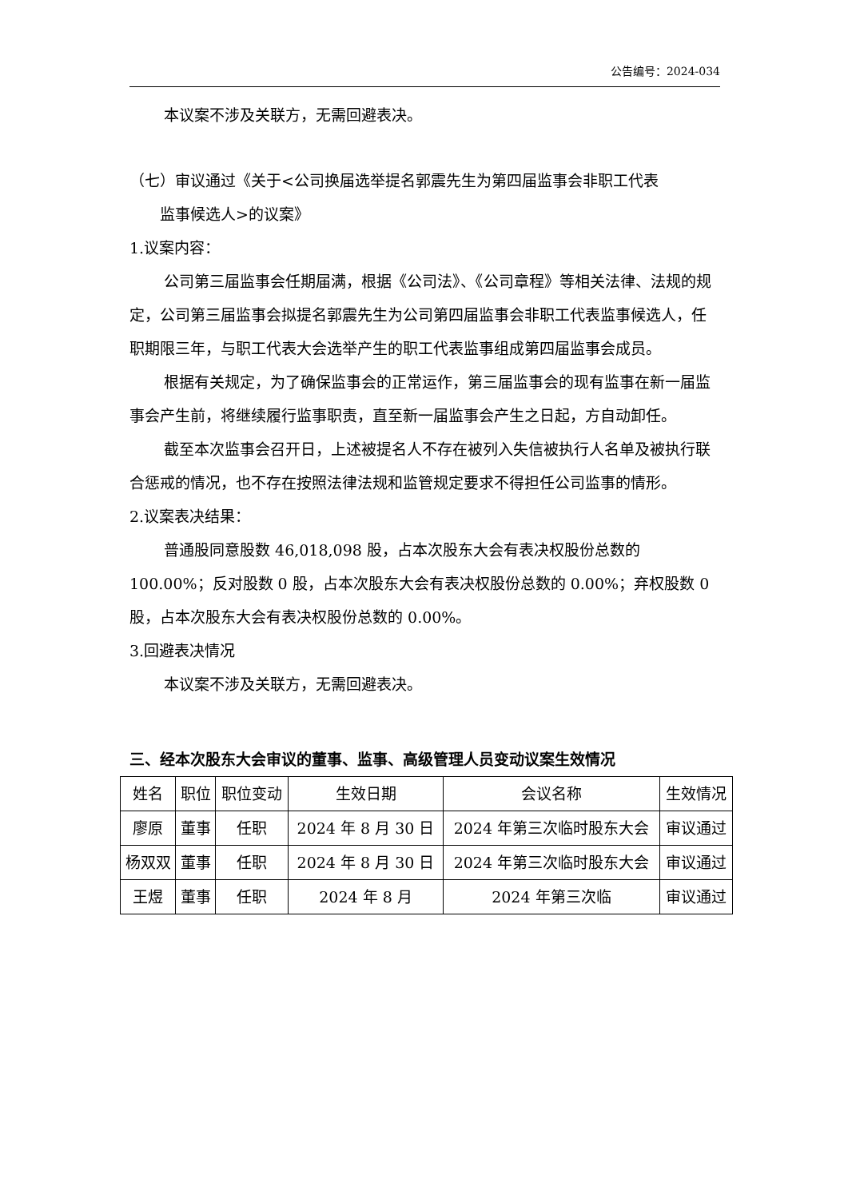公告编号：2024-034
本议案不涉及关联方，无需回避表决。
（七）审议通过《关于<公司换届选举提名郭震先生为第四届监事会非职工代表
监事候选人>的议案》
1.议案内容：
公司第三届监事会任期届满，根据《公司法》、《公司章程》等相关法律、法规的规定，公司第三届监事会拟提名郭震先生为公司第四届监事会非职工代表监事候选人，任职期限三年，与职工代表大会选举产生的职工代表监事组成第四届监事会成员。
根据有关规定，为了确保监事会的正常运作，第三届监事会的现有监事在新一届监事会产生前，将继续履行监事职责，直至新一届监事会产生之日起，方自动卸任。
截至本次监事会召开日，上述被提名人不存在被列入失信被执行人名单及被执行联合惩戒的情况，也不存在按照法律法规和监管规定要求不得担任公司监事的情形。
2.议案表决结果：
普通股同意股数 46,018,098 股，占本次股东大会有表决权股份总数的 100.00%；反对股数 0 股，占本次股东大会有表决权股份总数的 0.00%；弃权股数 0 股，占本次股东大会有表决权股份总数的 0.00%。
3.回避表决情况
本议案不涉及关联方，无需回避表决。
三、经本次股东大会审议的董事、监事、高级管理人员变动议案生效情况
| 姓名 | 职位 | 职位变动 | 生效日期 | 会议名称 | 生效情况 |
| 廖原 | 董事 | 任职 | 2024 年 8 月 30 日 | 2024 年第三次临时股东大会 | 审议通过 |
| 杨双双 | 董事 | 任职 | 2024 年 8 月 30 日 | 2024 年第三次临时股东大会 | 审议通过 |
| 王煜 | 董事 | 任职 | 2024 年 8 月 | 2024 年第三次临 | 审议通过 |